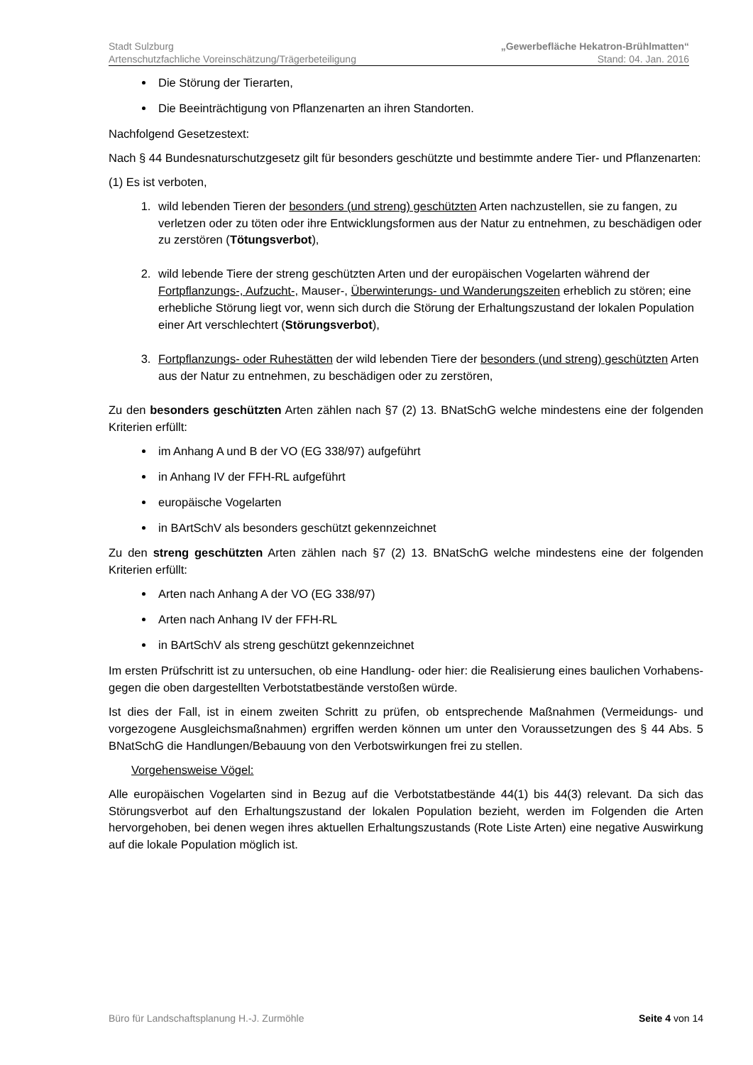Stadt Sulzburg „Gewerbefläche Hekatron-Brühlmatten“
Artenschutzfachliche Voreinschätzung/Trägerbeteiligung Stand: 04. Jan. 2016
Die Störung der Tierarten,
Die Beeinträchtigung von Pflanzenarten an ihren Standorten.
Nachfolgend Gesetzestext:
Nach § 44 Bundesnaturschutzgesetz gilt für besonders geschützte und bestimmte andere Tier- und Pflanzenarten:
(1) Es ist verboten,
1. wild lebenden Tieren der besonders (und streng) geschützten Arten nachzustellen, sie zu fangen, zu verletzen oder zu töten oder ihre Entwicklungsformen aus der Natur zu entnehmen, zu beschädigen oder zu zerstören (Tötungsverbot),
2. wild lebende Tiere der streng geschützten Arten und der europäischen Vogelarten während der Fortpflanzungs-, Aufzucht-, Mauser-, Überwinterungs- und Wanderungszeiten erheblich zu stören; eine erhebliche Störung liegt vor, wenn sich durch die Störung der Erhaltungszustand der lokalen Population einer Art verschlechtert (Störungsverbot),
3. Fortpflanzungs- oder Ruhestätten der wild lebenden Tiere der besonders (und streng) geschützten Arten aus der Natur zu entnehmen, zu beschädigen oder zu zerstören,
Zu den besonders geschützten Arten zählen nach §7 (2) 13. BNatSchG welche mindestens eine der folgenden Kriterien erfüllt:
im Anhang A und B der VO (EG 338/97) aufgeführt
in Anhang IV der FFH-RL aufgeführt
europäische Vogelarten
in BArtSchV als besonders geschützt gekennzeichnet
Zu den streng geschützten Arten zählen nach §7 (2) 13. BNatSchG welche mindestens eine der folgenden Kriterien erfüllt:
Arten nach Anhang A der VO (EG 338/97)
Arten nach Anhang IV der FFH-RL
in BArtSchV als streng geschützt gekennzeichnet
Im ersten Prüfschritt ist zu untersuchen, ob eine Handlung- oder hier: die Realisierung eines baulichen Vorhabens- gegen die oben dargestellten Verbotstatbestände verstoßen würde.
Ist dies der Fall, ist in einem zweiten Schritt zu prüfen, ob entsprechende Maßnahmen (Vermeidungs- und vorgezogene Ausgleichsmaßnahmen) ergriffen werden können um unter den Voraussetzungen des § 44 Abs. 5 BNatSchG die Handlungen/Bebauung von den Verbotswirkungen frei zu stellen.
Vorgehensweise Vögel:
Alle europäischen Vogelarten sind in Bezug auf die Verbotstatbestände 44(1) bis 44(3) relevant. Da sich das Störungsverbot auf den Erhaltungszustand der lokalen Population bezieht, werden im Folgenden die Arten hervorgehoben, bei denen wegen ihres aktuellen Erhaltungszustands (Rote Liste Arten) eine negative Auswirkung auf die lokale Population möglich ist.
Büro für Landschaftsplanung H.-J. Zurmöhle Seite 4 von 14